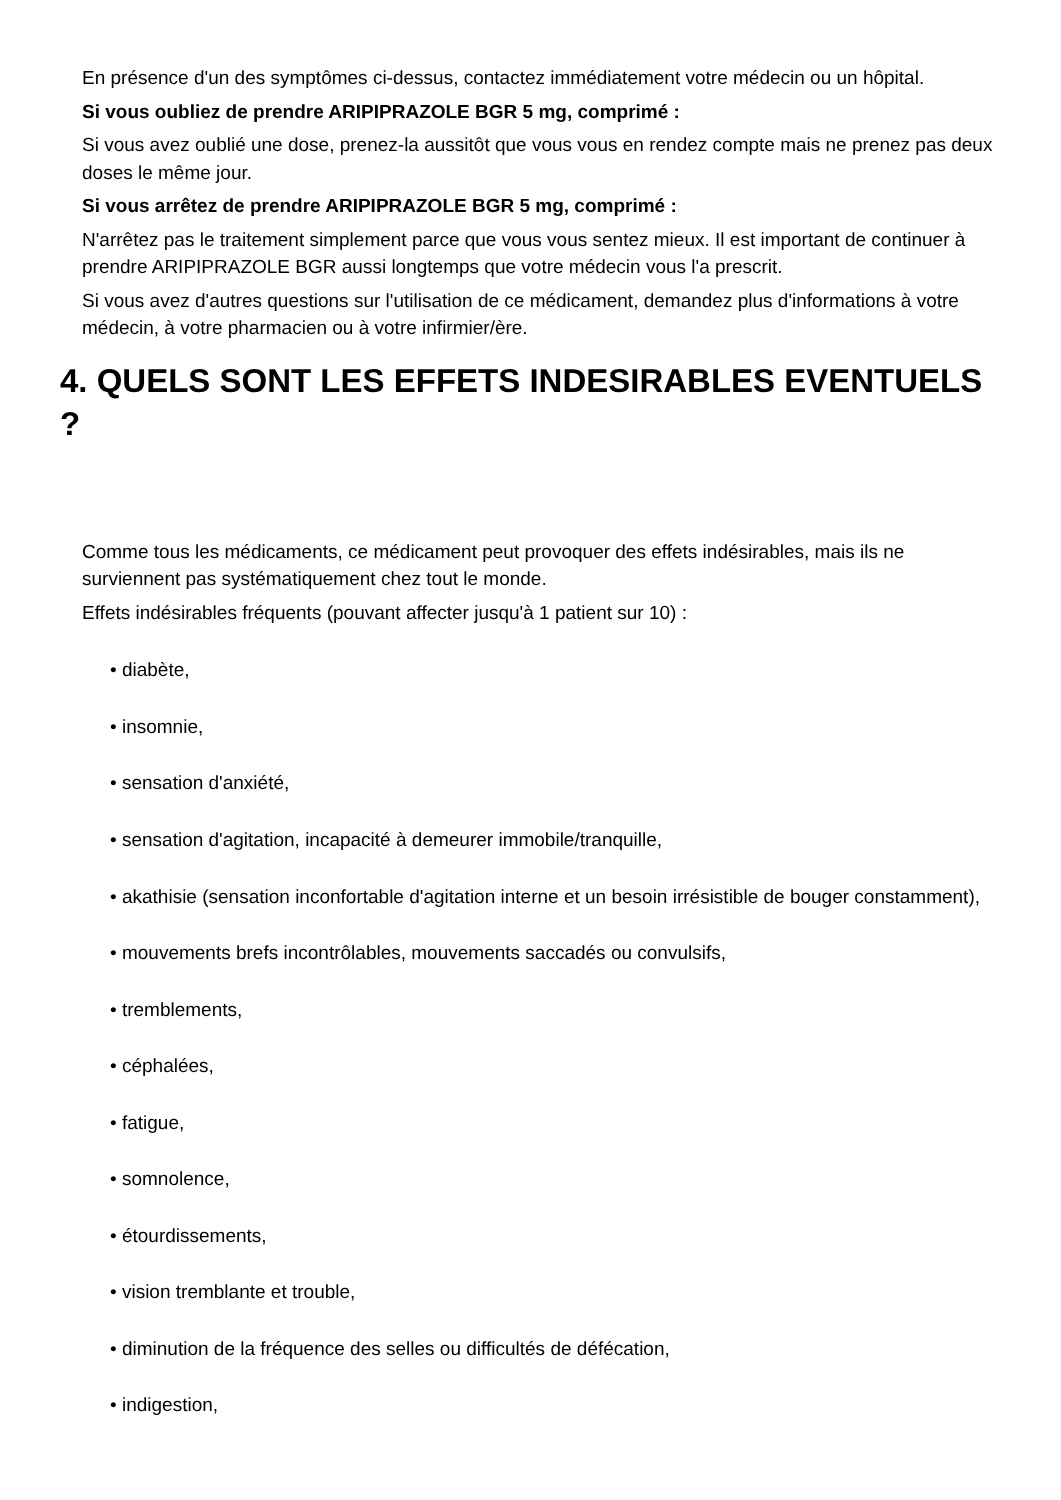En présence d'un des symptômes ci-dessus, contactez immédiatement votre médecin ou un hôpital.
Si vous oubliez de prendre ARIPIPRAZOLE BGR 5 mg, comprimé :
Si vous avez oublié une dose, prenez-la aussitôt que vous vous en rendez compte mais ne prenez pas deux doses le même jour.
Si vous arrêtez de prendre ARIPIPRAZOLE BGR 5 mg, comprimé :
N'arrêtez pas le traitement simplement parce que vous vous sentez mieux. Il est important de continuer à prendre ARIPIPRAZOLE BGR aussi longtemps que votre médecin vous l'a prescrit.
Si vous avez d'autres questions sur l'utilisation de ce médicament, demandez plus d'informations à votre médecin, à votre pharmacien ou à votre infirmier/ère.
4. QUELS SONT LES EFFETS INDESIRABLES EVENTUELS ?
Comme tous les médicaments, ce médicament peut provoquer des effets indésirables, mais ils ne surviennent pas systématiquement chez tout le monde.
Effets indésirables fréquents (pouvant affecter jusqu'à 1 patient sur 10) :
• diabète,
• insomnie,
• sensation d'anxiété,
• sensation d'agitation, incapacité à demeurer immobile/tranquille,
• akathisie (sensation inconfortable d'agitation interne et un besoin irrésistible de bouger constamment),
• mouvements brefs incontrôlables, mouvements saccadés ou convulsifs,
• tremblements,
• céphalées,
• fatigue,
• somnolence,
• étourdissements,
• vision tremblante et trouble,
• diminution de la fréquence des selles ou difficultés de défécation,
• indigestion,